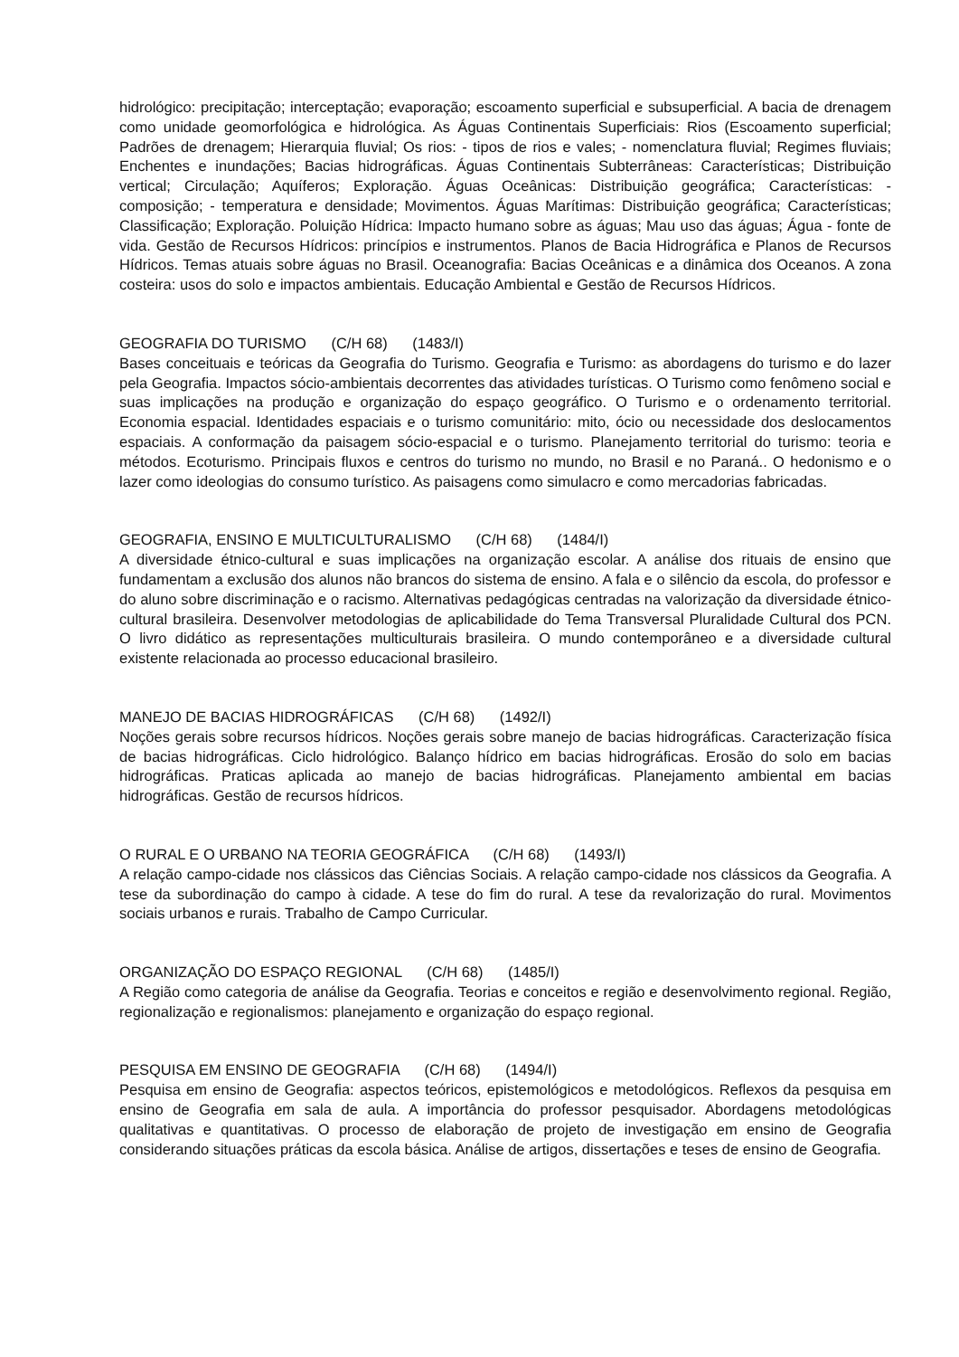hidrológico: precipitação; interceptação; evaporação; escoamento superficial e subsuperficial. A bacia de drenagem como unidade geomorfológica e hidrológica. As Águas Continentais Superficiais: Rios (Escoamento superficial; Padrões de drenagem; Hierarquia fluvial; Os rios: - tipos de rios e vales; - nomenclatura fluvial; Regimes fluviais; Enchentes e inundações; Bacias hidrográficas. Águas Continentais Subterrâneas: Características; Distribuição vertical; Circulação; Aquíferos; Exploração. Águas Oceânicas: Distribuição geográfica; Características: - composição; - temperatura e densidade; Movimentos. Águas Marítimas: Distribuição geográfica; Características; Classificação; Exploração. Poluição Hídrica: Impacto humano sobre as águas; Mau uso das águas; Água - fonte de vida. Gestão de Recursos Hídricos: princípios e instrumentos. Planos de Bacia Hidrográfica e Planos de Recursos Hídricos. Temas atuais sobre águas no Brasil. Oceanografia: Bacias Oceânicas e a dinâmica dos Oceanos. A zona costeira: usos do solo e impactos ambientais. Educação Ambiental e Gestão de Recursos Hídricos.
GEOGRAFIA DO TURISMO (C/H 68) (1483/I)
Bases conceituais e teóricas da Geografia do Turismo. Geografia e Turismo: as abordagens do turismo e do lazer pela Geografia. Impactos sócio-ambientais decorrentes das atividades turísticas. O Turismo como fenômeno social e suas implicações na produção e organização do espaço geográfico. O Turismo e o ordenamento territorial. Economia espacial. Identidades espaciais e o turismo comunitário: mito, ócio ou necessidade dos deslocamentos espaciais. A conformação da paisagem sócio-espacial e o turismo. Planejamento territorial do turismo: teoria e métodos. Ecoturismo. Principais fluxos e centros do turismo no mundo, no Brasil e no Paraná.. O hedonismo e o lazer como ideologias do consumo turístico. As paisagens como simulacro e como mercadorias fabricadas.
GEOGRAFIA, ENSINO E MULTICULTURALISMO (C/H 68) (1484/I)
A diversidade étnico-cultural e suas implicações na organização escolar. A análise dos rituais de ensino que fundamentam a exclusão dos alunos não brancos do sistema de ensino. A fala e o silêncio da escola, do professor e do aluno sobre discriminação e o racismo. Alternativas pedagógicas centradas na valorização da diversidade étnico-cultural brasileira. Desenvolver metodologias de aplicabilidade do Tema Transversal Pluralidade Cultural dos PCN. O livro didático as representações multiculturais brasileira. O mundo contemporâneo e a diversidade cultural existente relacionada ao processo educacional brasileiro.
MANEJO DE BACIAS HIDROGRÁFICAS (C/H 68) (1492/I)
Noções gerais sobre recursos hídricos. Noções gerais sobre manejo de bacias hidrográficas. Caracterização física de bacias hidrográficas. Ciclo hidrológico. Balanço hídrico em bacias hidrográficas. Erosão do solo em bacias hidrográficas. Praticas aplicada ao manejo de bacias hidrográficas. Planejamento ambiental em bacias hidrográficas. Gestão de recursos hídricos.
O RURAL E O URBANO NA TEORIA GEOGRÁFICA (C/H 68) (1493/I)
A relação campo-cidade nos clássicos das Ciências Sociais. A relação campo-cidade nos clássicos da Geografia. A tese da subordinação do campo à cidade. A tese do fim do rural. A tese da revalorização do rural. Movimentos sociais urbanos e rurais. Trabalho de Campo Curricular.
ORGANIZAÇÃO DO ESPAÇO REGIONAL (C/H 68) (1485/I)
A Região como categoria de análise da Geografia. Teorias e conceitos e região e desenvolvimento regional. Região, regionalização e regionalismos: planejamento e organização do espaço regional.
PESQUISA EM ENSINO DE GEOGRAFIA (C/H 68) (1494/I)
Pesquisa em ensino de Geografia: aspectos teóricos, epistemológicos e metodológicos. Reflexos da pesquisa em ensino de Geografia em sala de aula. A importância do professor pesquisador. Abordagens metodológicas qualitativas e quantitativas. O processo de elaboração de projeto de investigação em ensino de Geografia considerando situações práticas da escola básica. Análise de artigos, dissertações e teses de ensino de Geografia.